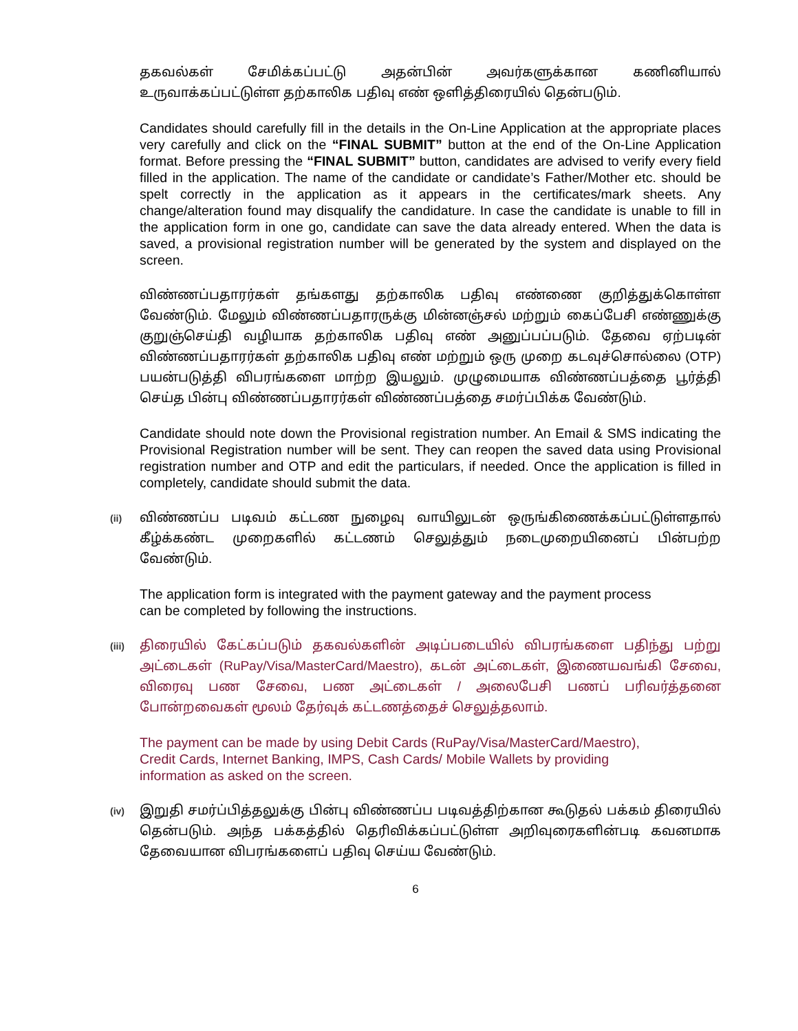தகவல்கள் சேமிக்கப்பட்டு அதன்பின் அவர்களுக்கான கணினியால் உருவாக்கப்பட்டுள்ள தற்காலிக பதிவு எண் ஒளித்திரையில் தென்படும்.
Candidates should carefully fill in the details in the On-Line Application at the appropriate places very carefully and click on the “FINAL SUBMIT” button at the end of the On-Line Application format. Before pressing the “FINAL SUBMIT” button, candidates are advised to verify every field filled in the application. The name of the candidate or candidate’s Father/Mother etc. should be spelt correctly in the application as it appears in the certificates/mark sheets. Any change/alteration found may disqualify the candidature. In case the candidate is unable to fill in the application form in one go, candidate can save the data already entered. When the data is saved, a provisional registration number will be generated by the system and displayed on the screen.
விண்ணப்பதாரர்கள் தங்களது தற்காலிக பதிவு எண்ணை குறித்துக்கொள்ள வேண்டும். மேலும் விண்ணப்பதாரருக்கு மின்னஞ்சல் மற்றும் கைப்பேசி எண்ணுக்கு குறுஞ்செய்தி வழியாக தற்காலிக பதிவு எண் அனுப்பப்படும். தேவை ஏற்படின் விண்ணப்பதாரர்கள் தற்காலிக பதிவு எண் மற்றும் ஒரு முறை கடவுச்சொல்லை (OTP) பயன்படுத்தி விபரங்களை மாற்ற இயலும். முழுமையாக விண்ணப்பத்தை பூர்த்தி செய்த பின்பு விண்ணப்பதாரர்கள் விண்ணப்பத்தை சமர்ப்பிக்க வேண்டும்.
Candidate should note down the Provisional registration number. An Email & SMS indicating the Provisional Registration number will be sent. They can reopen the saved data using Provisional registration number and OTP and edit the particulars, if needed. Once the application is filled in completely, candidate should submit the data.
(ii)
விண்ணப்ப படிவம் கட்டண நுழைவு வாயிலுடன் ஒருங்கிணைக்கப்பட்டுள்ளதால் கீழ்க்கண்ட முறைகளில் கட்டணம் செலுத்தும் நடைமுறையினைப் பின்பற்ற வேண்டும்.
The application form is integrated with the payment gateway and the payment process
can be completed by following the instructions.
(iii)
திரையில் கேட்கப்படும் தகவல்களின் அடிப்படையில் விபரங்களை பதிந்து பற்று அட்டைகள் (RuPay/Visa/MasterCard/Maestro), கடன் அட்டைகள், இணையவங்கி சேவை, விரைவு பண சேவை, பண அட்டைகள் / அலைபேசி பணப் பரிவர்த்தனை போன்றவைகள் மூலம் தேர்வுக் கட்டணத்தைச் செலுத்தலாம்.
The payment can be made by using Debit Cards (RuPay/Visa/MasterCard/Maestro),
Credit Cards, Internet Banking, IMPS, Cash Cards/ Mobile Wallets by providing
information as asked on the screen.
(iv)
இறுதி சமர்ப்பித்தலுக்கு பின்பு விண்ணப்ப படிவத்திற்கான கூடுதல் பக்கம் திரையில் தென்படும். அந்த பக்கத்தில் தெரிவிக்கப்பட்டுள்ள அறிவுரைகளின்படி கவனமாக தேவையான விபரங்களைப் பதிவு செய்ய வேண்டும்.
6